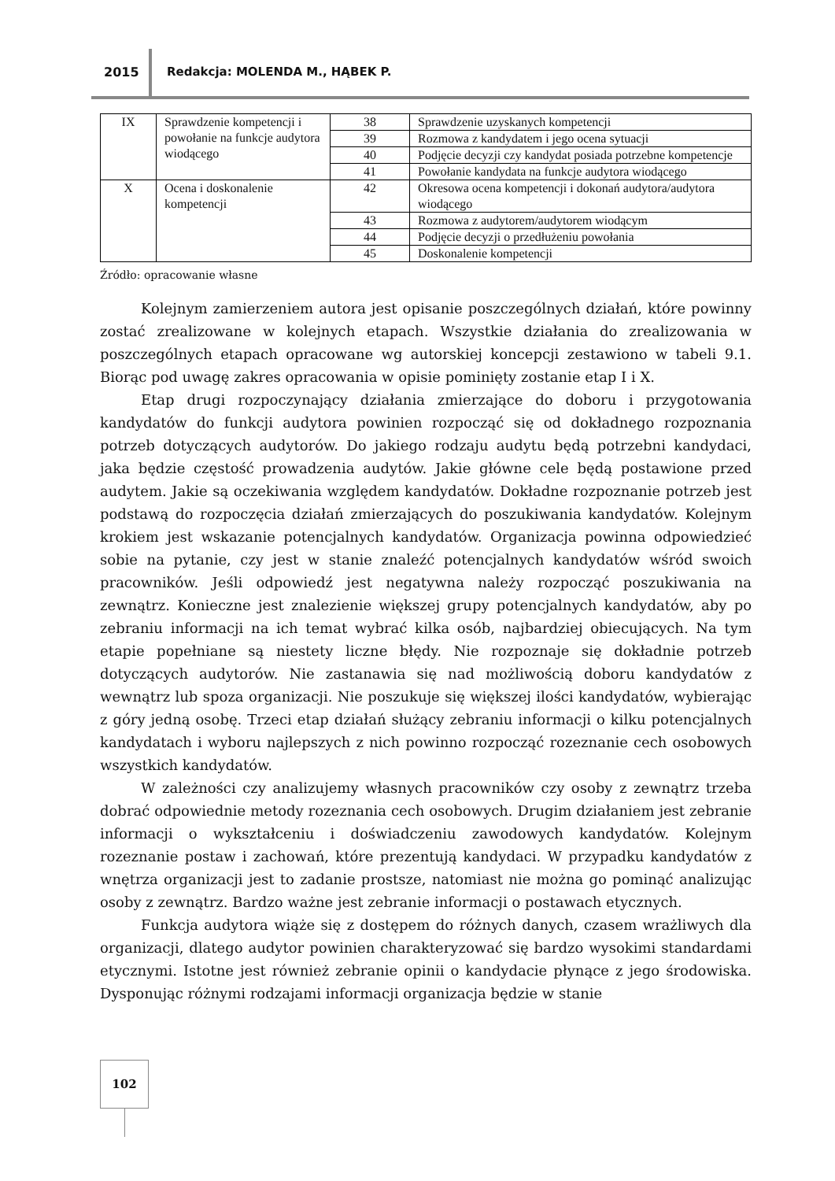2015 Redakcja: MOLENDA M., HĄBEK P.
| IX | Sprawdzenie kompetencji i powołanie na funkcje audytora wiodącego | 38 | Sprawdzenie uzyskanych kompetencji |
| | | 39 | Rozmowa z kandydatem i jego ocena sytuacji |
| | | 40 | Podjęcie decyzji czy kandydat posiada potrzebne kompetencje |
| | | 41 | Powołanie kandydata na funkcje audytora wiodącego |
| X | Ocena i doskonalenie kompetencji | 42 | Okresowa ocena kompetencji i dokonań audytora/audytora wiodącego |
| | | 43 | Rozmowa z audytorem/audytorem wiodącym |
| | | 44 | Podjęcie decyzji o przedłużeniu powołania |
| | | 45 | Doskonalenie kompetencji |
Źródło: opracowanie własne
Kolejnym zamierzeniem autora jest opisanie poszczególnych działań, które powinny zostać zrealizowane w kolejnych etapach. Wszystkie działania do zrealizowania w poszczególnych etapach opracowane wg autorskiej koncepcji zestawiono w tabeli 9.1. Biorąc pod uwagę zakres opracowania w opisie pominięty zostanie etap I i X.
Etap drugi rozpoczynający działania zmierzające do doboru i przygotowania kandydatów do funkcji audytora powinien rozpocząć się od dokładnego rozpoznania potrzeb dotyczących audytorów. Do jakiego rodzaju audytu będą potrzebni kandydaci, jaka będzie częstość prowadzenia audytów. Jakie główne cele będą postawione przed audytem. Jakie są oczekiwania względem kandydatów. Dokładne rozpoznanie potrzeb jest podstawą do rozpoczęcia działań zmierzających do poszukiwania kandydatów. Kolejnym krokiem jest wskazanie potencjalnych kandydatów. Organizacja powinna odpowiedzieć sobie na pytanie, czy jest w stanie znaleźć potencjalnych kandydatów wśród swoich pracowników. Jeśli odpowiedź jest negatywna należy rozpocząć poszukiwania na zewnątrz. Konieczne jest znalezienie większej grupy potencjalnych kandydatów, aby po zebraniu informacji na ich temat wybrać kilka osób, najbardziej obiecujących. Na tym etapie popełniane są niestety liczne błędy. Nie rozpoznaje się dokładnie potrzeb dotyczących audytorów. Nie zastanawia się nad możliwością doboru kandydatów z wewnątrz lub spoza organizacji. Nie poszukuje się większej ilości kandydatów, wybierając z góry jedną osobę. Trzeci etap działań służący zebraniu informacji o kilku potencjalnych kandydatach i wyboru najlepszych z nich powinno rozpocząć rozeznanie cech osobowych wszystkich kandydatów.
W zależności czy analizujemy własnych pracowników czy osoby z zewnątrz trzeba dobrać odpowiednie metody rozeznania cech osobowych. Drugim działaniem jest zebranie informacji o wykształceniu i doświadczeniu zawodowych kandydatów. Kolejnym rozeznanie postaw i zachowań, które prezentują kandydaci. W przypadku kandydatów z wnętrza organizacji jest to zadanie prostsze, natomiast nie można go pominąć analizując osoby z zewnątrz. Bardzo ważne jest zebranie informacji o postawach etycznych.
Funkcja audytora wiąże się z dostępem do różnych danych, czasem wrażliwych dla organizacji, dlatego audytor powinien charakteryzować się bardzo wysokimi standardami etycznymi. Istotne jest również zebranie opinii o kandydacie płynące z jego środowiska. Dysponując różnymi rodzajami informacji organizacja będzie w stanie
102